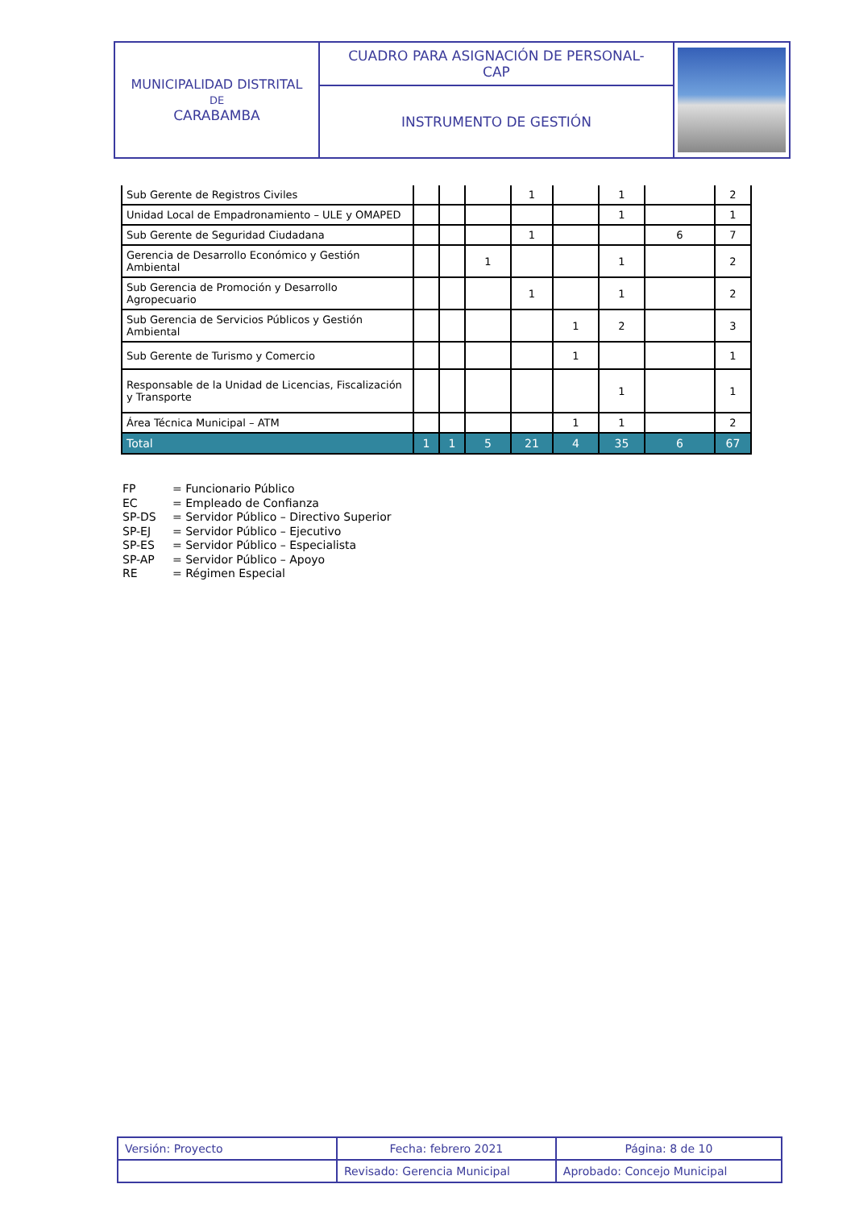| MUNICIPALIDAD DISTRITAL DE CARABAMBA | CUADRO PARA ASIGNACIÓN DE PERSONAL- CAP | |
| | INSTRUMENTO DE GESTIÓN | |
| Sub Gerente de Registros Civiles | | | | 1 | | 1 | | 2 |
| Unidad Local de Empadronamiento – ULE y OMAPED | | | | | | 1 | | 1 |
| Sub Gerente de Seguridad Ciudadana | | | | 1 | | | 6 | 7 |
| Gerencia de Desarrollo Económico y Gestión Ambiental | | | 1 | | | 1 | | 2 |
| Sub Gerencia de Promoción y Desarrollo Agropecuario | | | | 1 | | 1 | | 2 |
| Sub Gerencia de Servicios Públicos y Gestión Ambiental | | | | | 1 | 2 | | 3 |
| Sub Gerente de Turismo y Comercio | | | | | 1 | | | 1 |
| Responsable de la Unidad de Licencias, Fiscalización y Transporte | | | | | | 1 | | 1 |
| Área Técnica Municipal – ATM | | | | | 1 | 1 | | 2 |
| Total | 1 | 1 | 5 | 21 | 4 | 35 | 6 | 67 |
FP = Funcionario Público
EC = Empleado de Confianza
SP-DS = Servidor Público – Directivo Superior
SP-EJ = Servidor Público – Ejecutivo
SP-ES = Servidor Público – Especialista
SP-AP = Servidor Público – Apoyo
RE = Régimen Especial
| Versión: Proyecto | Fecha: febrero 2021 | Página: 8 de 10 |
| | Revisado: Gerencia Municipal | Aprobado: Concejo Municipal |